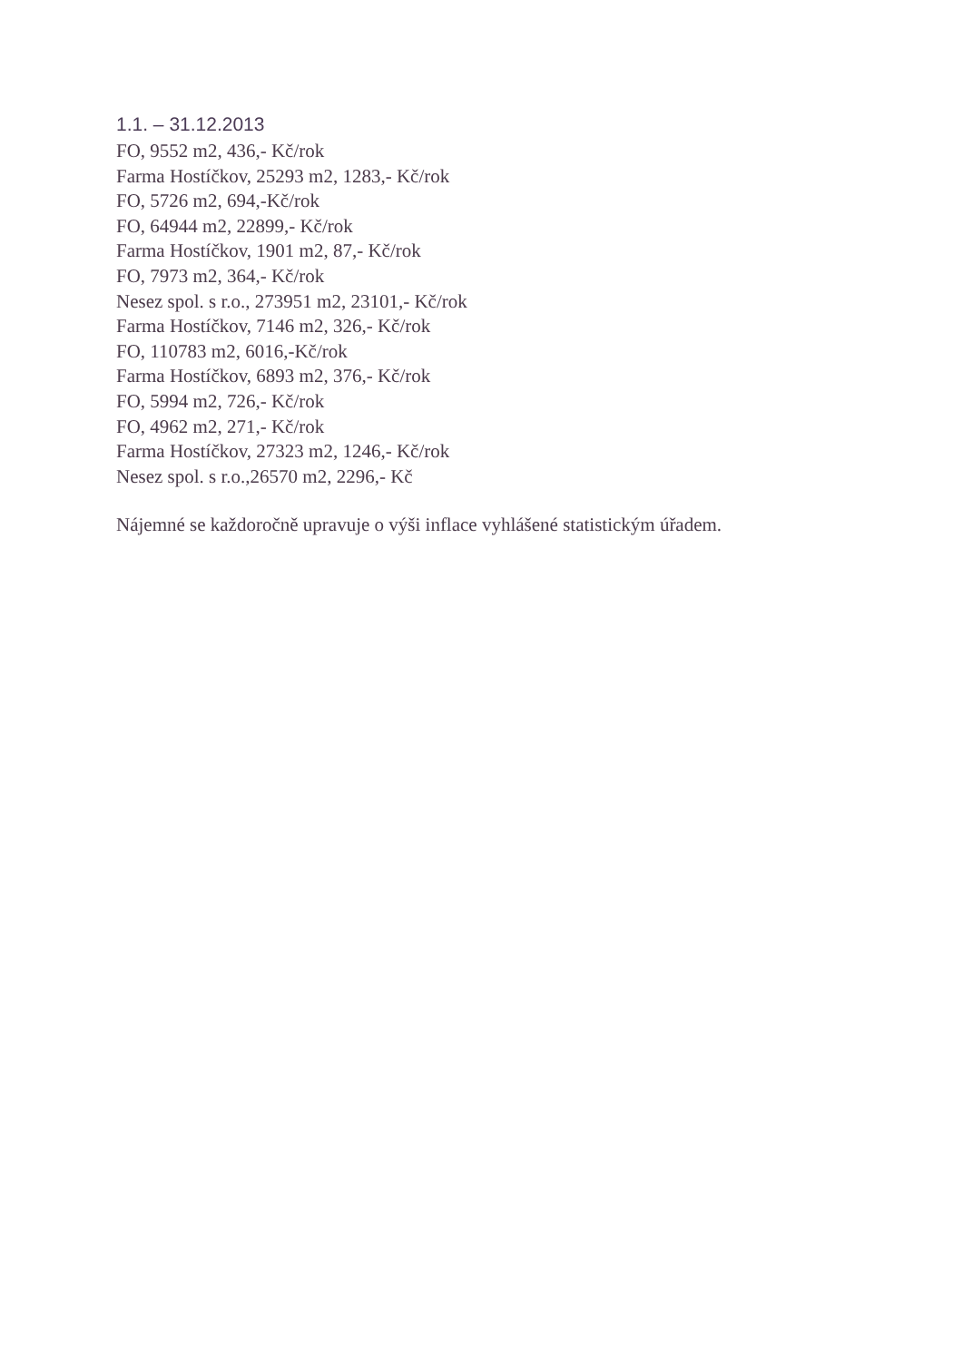1.1. – 31.12.2013
FO, 9552 m2, 436,- Kč/rok
Farma Hostíčkov, 25293 m2, 1283,- Kč/rok
FO, 5726 m2, 694,-Kč/rok
FO, 64944 m2, 22899,- Kč/rok
Farma Hostíčkov, 1901 m2, 87,- Kč/rok
FO, 7973 m2, 364,- Kč/rok
Nesez spol. s r.o., 273951 m2, 23101,- Kč/rok
Farma Hostíčkov, 7146 m2, 326,- Kč/rok
FO, 110783 m2, 6016,-Kč/rok
Farma Hostíčkov, 6893 m2, 376,- Kč/rok
FO, 5994 m2, 726,- Kč/rok
FO, 4962 m2, 271,- Kč/rok
Farma Hostíčkov, 27323 m2, 1246,- Kč/rok
Nesez spol. s r.o.,26570 m2, 2296,- Kč
Nájemné se každoročně upravuje o výši inflace vyhlášené statistickým úřadem.